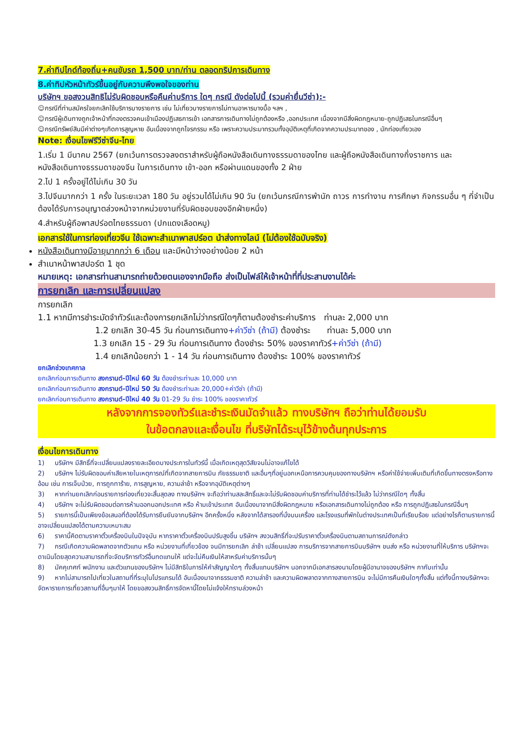7.ค่าทิปไกด์ท้องถิ่น+คนขับรถ 1,500 บาท/ท่าน ตลอดทริปการเดินทาง
8.ค่าทิปหัวหน้าทัวร์ขึ้นอยู่กับความพึงพอใจของท่าน
บริษัทฯ ขอสงวนสิทธิไม่รับผิดชอบหรือคืนค่าบริการ ใดๆ กรณี ดังต่อไปนี้ (รวมค่ายื่นวีซ่า):-
☺กรณีที่ท่านสมัครใจยกเลิกใช้บริการบางรายการ เช่น ไม่เที่ยวบางรายการไม่ทานอาหารบางมื้อ ฯลฯ ,
☺กรณีผู้เดินทางถูกเจ้าหน้าที่กองตรวจคนเข้าเมืองปฏิเสธการเข้า เอกสารการเดินทางไม่ถูกต้องหรือ ,ออกประเทศ เนื่องจากมีสิ่งผิดกฎหมาย-ถูกปฏิเสธในกรณีอื่นๆ
☺กรณีทรัพย์สินมีค่าต่างๆเกิดการสูญหาย อันเนื่องจากถูกโจรกรรม หรือ เพราะความประมาทรวมทั้งอุบัติเหตุที่เกิดจากความประมาทของ , นักท่องเที่ยวเอง
Note: เงื่อนไขฟรีวีซ่าจีน-ไทย
1.เริ่ม 1 มีนาคม 2567 (ยกเว้นการตรวจลงตราสำหรับผู้ถือหนังสือเดินทางธรรมดาของไทย และผู้ถือหนังสือเดินทางกึ่งราชการ และหนังสือเดินทางธรรมดาของจีน ในการเดินทาง เข้า-ออก หรือผ่านแดนของทั้ง 2 ฝ่าย
2.ไป 1 ครั้งอยู่ได้ไม่เกิน 30 วัน
3.ไปจีนมากกว่า 1 ครั้ง ในระยะเวลา 180 วัน อยู่รวมได้ไม่เกิน 90 วัน (ยกเว้นกรณีการพำนัก ถาวร การทำงาน การศึกษา กิจกรรมอื่น ๆ ที่จำเป็นต้องได้รับการอนุญาตล่วงหน้าจากหน่วยงานที่รับผิดชอบของอีกฝ่ายหนึ่ง)
4.สำหรับผู้ถือพาสปร์อตไทยธรรมดา (ปกแดงเลือดหมู)
เอกสารใช้ในการท่องเที่ยวจีน ใช้เฉพาะสำเนาพาสปร์อต นำส่งทางไลน์ (ไม่ต้องใช้ฉบับจริง)
หนังสือเดินทางมีอายุมากกว่า 6 เดือน และมีหน้าว่างอย่างน้อย 2 หน้า
สำเนาหน้าพาสปอร์ต 1 ชุด
หมายเหตุ: เอกสารท่านสามารถถ่ายด้วยตนเองจากมือถือ ส่งเป็นไฟล์ให้เจ้าหน้าที่ที่ประสานงานได้ค่ะ
การยกเลิก และการเปลี่ยนแปลง
การยกเลิก
1.1 หากมีการชำระมัดจำทัวร์และต้องการยกเลิกไม่ว่ากรณีใดๆก็ตามต้องชำระค่าบริการ ท่านละ 2,000 บาท
1.2 ยกเลิก 30-45 วัน ก่อนการเดินทาง+ค่าวีซ่า (ถ้ามี) ต้องชำระ ท่านละ 5,000 บาท
1.3 ยกเลิก 15 - 29 วัน ก่อนการเดินทาง ต้องชำระ 50% ของราคาทัวร์+ค่าวีซ่า (ถ้ามี)
1.4 ยกเลิกน้อยกว่า 1 - 14 วัน ก่อนการเดินทาง ต้องชำระ 100% ของราคาทัวร์
ยกเลิกช่วงเทศกาล
ยกเลิกก่อนการเดินทาง สงกรานต์-ปีใหม่ 60 วัน ต้องชำระท่านละ 10,000 บาท
ยกเลิกก่อนการเดินทาง สงกรานต์-ปีใหม่ 50 วัน ต้องชำระท่านละ 20,000+ค่าวีซ่า (ถ้ามี)
ยกเลิกก่อนการเดินทาง สงกรานต์-ปีใหม่ 40 วัน 01-29 วัน ชำระ 100% ของราคาทัวร์
หลังจากการจองทัวร์และชำระเงินมัดจำแล้ว ทางบริษัทฯ ถือว่าท่านได้ยอมรับ
ในข้อตกลงและเงื่อนไข ที่บริษัทได้ระบุไว้ข้างต้นทุกประการ
เงื่อนไขการเดินทาง
1) บริษัทฯ มีสิทธิ์ที่จะเปลี่ยนแปลงรายละเอียดบางประการในทัวร์นี้ เมื่อเกิดเหตุสุดวิสัยจนไม่อาจแก้ไขได้
2) บริษัทฯ ไม่รับผิดชอบค่าเสียหายในเหตุการณ์ที่เกิดจากสายการบิน ภัยธรรมชาติ และอื่นๆที่อยู่นอกเหนือการควบคุมของทางบริษัทฯ หรือค่าใช้จ่ายเพิ่มเติมที่เกิดขึ้นทางตรงหรือทางอ้อม เช่น การเจ็บป่วย, การถูกทาร้าย, การสูญหาย, ความล่าช้า หรือจากอุบัติเหตุต่างๆ
3) หากท่านยกเลิกก่อนรายการท่องเที่ยวจะสิ้นสุดลง ทางบริษัทฯ จะถือว่าท่านสละสิทธิ์และจะไม่รับผิดชอบค่าบริการที่ท่านได้ชำระไว้แล้ว ไม่ว่ากรณีใดๆ ทั้งสิ้น
4) บริษัทฯ จะไม่รับผิดชอบต่อการห้ามออกนอกประเทศ หรือ ห้ามเข้าประเทศ อันเนื่องมาจากมีสิ่งผิดกฎหมาย หรือเอกสารเดินทางไม่ถูกต้อง หรือ การถูกปฏิเสธในกรณีอื่นๆ
5) รายการนี้เป็นเพียงข้อเสนอที่ต้องได้รับการยืนยันจากบริษัทฯ อีกครั้งหนึ่ง หลังจากได้สารองที่นั่งบนเครื่อง และโรงแรมที่พักในต่างประเทศเป็นที่เรียบร้อย แต่อย่างไรก็ตามรายการนี้อาจเปลี่ยนแปลงได้ตามความเหมาะสม
6) ราคานี้คิดตามราคาตั๋วเครื่องบินในปัจจุบัน หากราคาตั๋วเครื่องบินปรับสูงขึ้น บริษัทฯ สงวนสิทธิ์ที่จะปรับราคาตั๋วเครื่องบินตามสถานการณ์ดังกล่าว
7) กรณีเกิดความผิดพลาดจากตัวแทน หรือ หน่วยงานที่เกี่ยวข้อง จนมีการยกเลิก ล่าช้า เปลี่ยนแปลง การบริการจากสายการบินบริษัทฯ ขนส่ง หรือ หน่วยงานที่ให้บริการ บริษัทฯจะดาเนินโดยสุดความสามารถที่จะจัดบริการทัวร์อื่นทดแทนให้ แต่จะไม่คืนเงินให้สาหรับค่าบริการนั้นๆ
8) มัคคุเทศก์ พนักงาน และตัวแทนของบริษัทฯ ไม่มีสิทธิในการให้คำสัญญาใดๆ ทั้งสิ้นแทนบริษัทฯ นอกจากมีเอกสารลงนามโดยผู้มีอานาจของบริษัทฯ กากับเท่านั้น
9) หากไม่สามารถไปเที่ยวในสถานที่ที่ระบุในโปรแกรมได้ อันเนื่องมาจากธรรมชาติ ความล่าช้า และความผิดพลาดจากทางสายการบิน จะไม่มีการคืนเงินใดๆทั้งสิ้น แต่ทั้งนี้ทางบริษัทฯจะจัดหารายการเที่ยวสถานที่อื่นๆมาให้ โดยขอสงวนสิทธิ์การจัดหานี้โดยไม่แจ้งให้ทราบล่วงหน้า